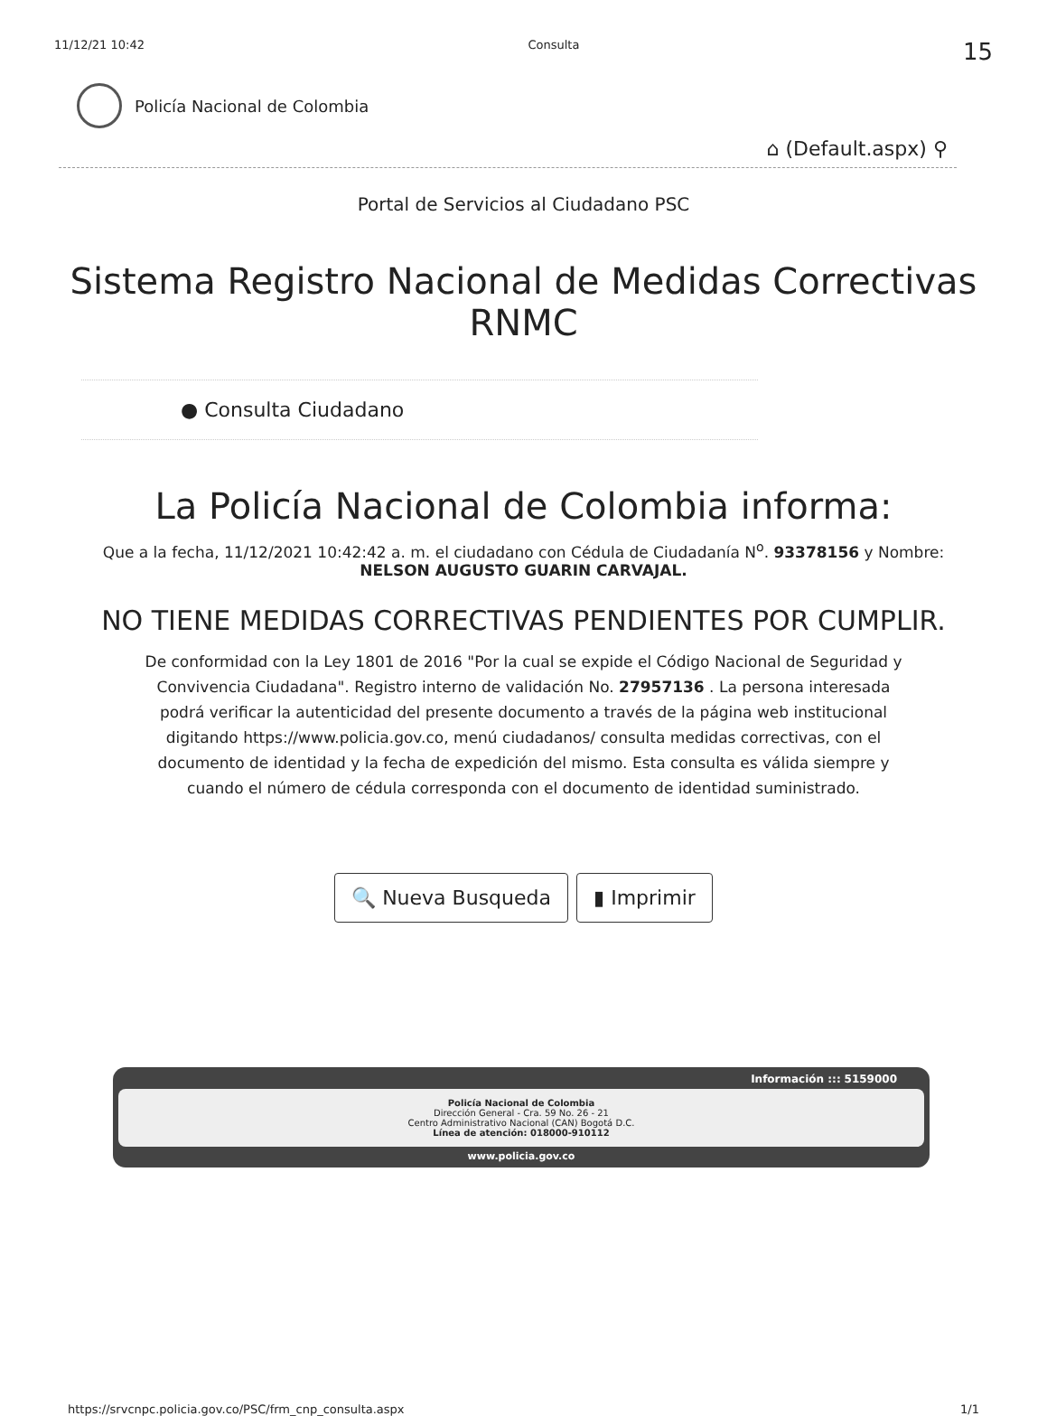11/12/21 10:42 Consulta 15
Policía Nacional de Colombia
⌂ (Default.aspx) ⚲
Portal de Servicios al Ciudadano PSC
Sistema Registro Nacional de Medidas Correctivas
RNMC
● Consulta Ciudadano
La Policía Nacional de Colombia informa:
Que a la fecha, 11/12/2021 10:42:42 a. m. el ciudadano con Cédula de Ciudadanía N<sup>o</sup>. 93378156 y Nombre:
NELSON AUGUSTO GUARIN CARVAJAL.
NO TIENE MEDIDAS CORRECTIVAS PENDIENTES POR CUMPLIR.
De conformidad con la Ley 1801 de 2016 "Por la cual se expide el Código Nacional de Seguridad y Convivencia Ciudadana". Registro interno de validación No. 27957136 . La persona interesada podrá verificar la autenticidad del presente documento a través de la página web institucional digitando https://www.policia.gov.co, menú ciudadanos/ consulta medidas correctivas, con el documento de identidad y la fecha de expedición del mismo. Esta consulta es válida siempre y cuando el número de cédula corresponda con el documento de identidad suministrado.
🔍 Nueva Busqueda ▮ Imprimir
Información ::: 5159000
Policía Nacional de Colombia
Dirección General - Cra. 59 No. 26 - 21
Centro Administrativo Nacional (CAN) Bogotá D.C.
Línea de atención: 018000-910112
www.policia.gov.co
https://srvcnpc.policia.gov.co/PSC/frm_cnp_consulta.aspx 1/1